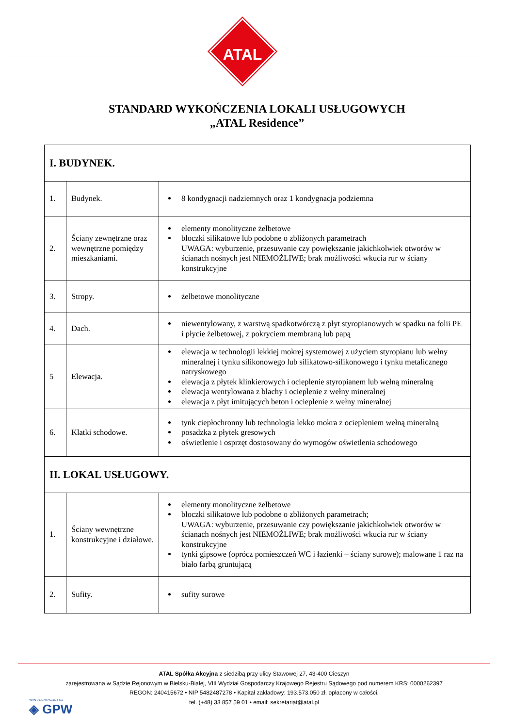ATAL
STANDARD WYKOŃCZENIA LOKALI USŁUGOWYCH
„ATAL Residence”
| I. BUDYNEK. | | |
| 1. | Budynek. | 8 kondygnacji nadziemnych oraz 1 kondygnacja podziemna |
| 2. | Ściany zewnętrzne oraz wewnętrzne pomiędzy mieszkaniami. | elementy monolityczne żelbetowe bloczki silikatowe lub podobne o zbliżonych parametrach UWAGA: wyburzenie, przesuwanie czy powiększanie jakichkolwiek otworów w ścianach nośnych jest NIEMOŻLIWE; brak możliwości wkucia rur w ściany konstrukcyjne |
| 3. | Stropy. | żelbetowe monolityczne |
| 4. | Dach. | niewentylowany, z warstwą spadkotwórczą z płyt styropianowych w spadku na folii PE i płycie żelbetowej, z pokryciem membraną lub papą |
| 5 | Elewacja. | elewacja w technologii lekkiej mokrej systemowej z użyciem styropianu lub wełny mineralnej i tynku silikonowego lub silikatowo-silikonowego i tynku metalicznego natryskowego elewacja z płytek klinkierowych i ocieplenie styropianem lub wełną mineralną elewacja wentylowana z blachy i ocieplenie z wełny mineralnej elewacja z płyt imitujących beton i ocieplenie z wełny mineralnej |
| 6. | Klatki schodowe. | tynk ciepłochronny lub technologia lekko mokra z ociepleniem wełną mineralną posadzka z płytek gresowych oświetlenie i osprzęt dostosowany do wymogów oświetlenia schodowego |
| II. LOKAL USŁUGOWY. | | |
| 1. | Ściany wewnętrzne konstrukcyjne i działowe. | elementy monolityczne żelbetowe bloczki silikatowe lub podobne o zbliżonych parametrach; UWAGA: wyburzenie, przesuwanie czy powiększanie jakichkolwiek otworów w ścianach nośnych jest NIEMOŻLIWE; brak możliwości wkucia rur w ściany konstrukcyjne tynki gipsowe (oprócz pomieszczeń WC i łazienki – ściany surowe); malowane 1 raz na biało farbą gruntującą |
| 2. | Sufity. | sufity surowe |
ATAL Spółka Akcyjna z siedzibą przy ulicy Stawowej 27, 43-400 Cieszyn
zarejestrowana w Sądzie Rejonowym w Bielsku-Białej, VIII Wydział Gospodarczy Krajowego Rejestru Sądowego pod numerem KRS: 0000262397
REGON: 240415672 • NIP 5482487278 • Kapitał zakładowy: 193.573.050 zł, opłacony w całości.
tel. (+48) 33 857 59 01 • email: sekretariat@atal.pl
SPÓŁKA NOTOWANA NA
◈ GPW